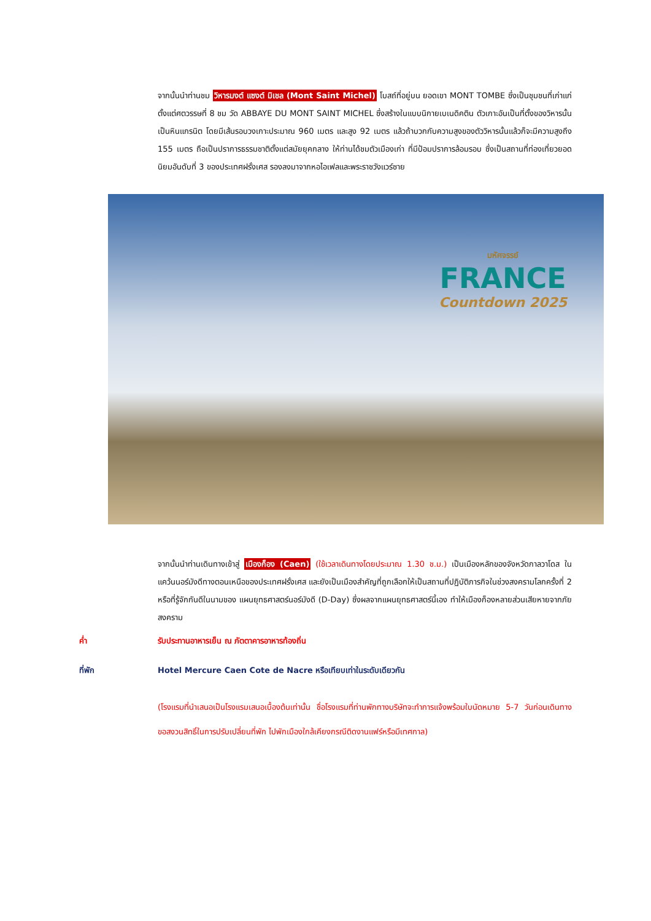จากนั้นนำท่านชม วิหารมงต์ แซงต์ มิเชล (Mont Saint Michel) โบสถ์ที่อยู่บน ยอดเขา MONT TOMBE ซึ่งเป็นชุมชนที่เก่าแก่ตั้งแต่ศตวรรษที่ 8 ชม วัด ABBAYE DU MONT SAINT MICHEL ซึ่งสร้างในแบบนิกายเบเนดิคติน ตัวเกาะอันเป็นที่ตั้งของวิหารนั้นเป็นหินแกรนิต โดยมีเส้นรอบวงเกาะประมาณ 960 เมตร และสูง 92 เมตร แล้วถ้าบวกกับความสูงของตัววิหารนั้นแล้วก็จะมีความสูงถึง 155 เมตร ถือเป็นปราการธรรมชาติตั้งแต่สมัยยุคกลาง ให้ท่านได้ชมตัวเมืองเก่า ที่มีป้อมปราการล้อมรอบ ซึ่งเป็นสถานที่ท่องเที่ยวยอดนิยมอันดับที่ 3 ของประเทศฝรั่งเศส รองลงมาจากหอไอเฟลและพระราชวังแวร์ซาย
มหัศจรรย์
FRANCE
Countdown 2025
จากนั้นนำท่านเดินทางเข้าสู่ เมืองก็อง (Caen) (ใช้เวลาเดินทางโดยประมาณ 1.30 ช.ม.) เป็นเมืองหลักของจังหวัดกาลวาโดส ในแคว้นนอร์มังดีทางตอนเหนือของประเทศฝรั่งเศส และยังเป็นเมืองสำคัญที่ถูกเลือกให้เป็นสถานที่ปฏิบัติภารกิจในช่วงสงครามโลกครั้งที่ 2 หรือที่รู้จักกันดีในนามของ แผนยุทธศาสตร์นอร์มังดี (D-Day) ซึ่งผลจากแผนยุทธศาสตร์นี้เอง ทำให้เมืองก็องหลายส่วนเสียหายจากภัยสงคราม
ค่ำ รับประทานอาหารเย็น ณ ภัตตาคารอาหารท้องถิ่น
ที่พัก Hotel Mercure Caen Cote de Nacre หรือเทียบเท่าในระดับเดียวกัน
(โรงแรมที่นำเสนอเป็นโรงแรมเสนอเบื้องต้นเท่านั้น ชื่อโรงแรมที่ท่านพักทางบริษัทจะทำการแจ้งพร้อมใบนัดหมาย 5-7 วันก่อนเดินทาง ขอสงวนสิทธิ์ในการปรับเปลี่ยนที่พัก ไปพักเมืองใกล้เคียงกรณีติดงานแฟร์หรือมีเทศกาล)